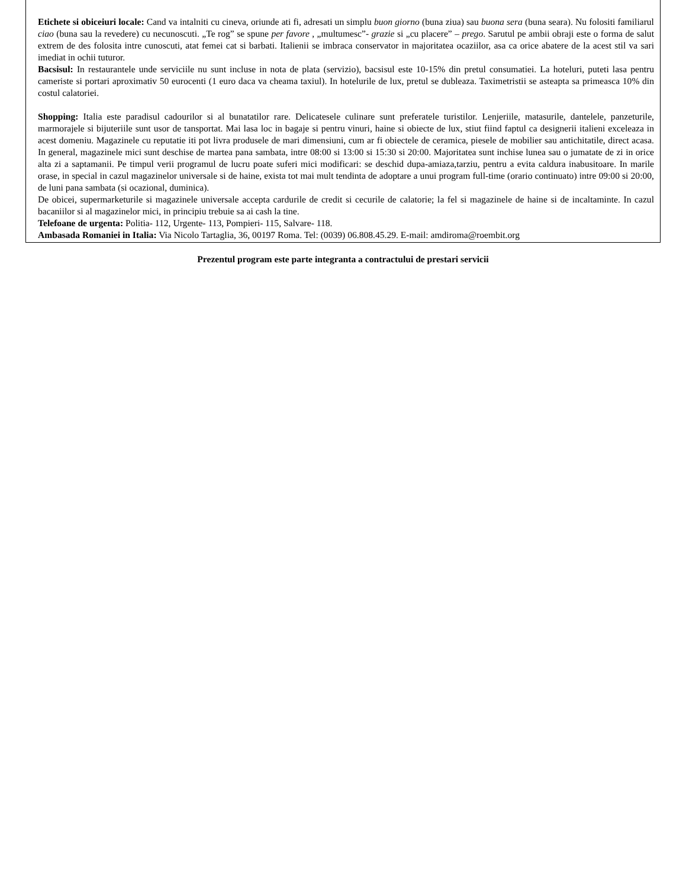Etichete si obiceiuri locale: Cand va intalniti cu cineva, oriunde ati fi, adresati un simplu buon giorno (buna ziua) sau buona sera (buna seara). Nu folositi familiarul ciao (buna sau la revedere) cu necunoscuti. „Te rog” se spune per favore , „multumesc”- grazie si „cu placere” – prego. Sarutul pe ambii obraji este o forma de salut extrem de des folosita intre cunoscuti, atat femei cat si barbati. Italienii se imbraca conservator in majoritatea ocaziilor, asa ca orice abatere de la acest stil va sari imediat in ochii tuturor.
Bacsisul: In restaurantele unde serviciile nu sunt incluse in nota de plata (servizio), bacsisul este 10-15% din pretul consumatiei. La hoteluri, puteti lasa pentru cameriste si portari aproximativ 50 eurocenti (1 euro daca va cheama taxiul). In hotelurile de lux, pretul se dubleaza. Taximetristii se asteapta sa primeasca 10% din costul calatoriei.
Shopping: Italia este paradisul cadourilor si al bunatatilor rare. Delicatesele culinare sunt preferatele turistilor. Lenjeriile, matasurile, dantelele, panzeturile, marmorajele si bijuteriile sunt usor de tansportat. Mai lasa loc in bagaje si pentru vinuri, haine si obiecte de lux, stiut fiind faptul ca designerii italieni exceleaza in acest domeniu. Magazinele cu reputatie iti pot livra produsele de mari dimensiuni, cum ar fi obiectele de ceramica, piesele de mobilier sau antichitatile, direct acasa. In general, magazinele mici sunt deschise de martea pana sambata, intre 08:00 si 13:00 si 15:30 si 20:00. Majoritatea sunt inchise lunea sau o jumatate de zi in orice alta zi a saptamanii. Pe timpul verii programul de lucru poate suferi mici modificari: se deschid dupa-amiaza,tarziu, pentru a evita caldura inabusitoare. In marile orase, in special in cazul magazinelor universale si de haine, exista tot mai mult tendinta de adoptare a unui program full-time (orario continuato) intre 09:00 si 20:00, de luni pana sambata (si ocazional, duminica).
De obicei, supermarketurile si magazinele universale accepta cardurile de credit si cecurile de calatorie; la fel si magazinele de haine si de incaltaminte. In cazul bacaniilor si al magazinelor mici, in principiu trebuie sa ai cash la tine.
Telefoane de urgenta: Politia- 112, Urgente- 113, Pompieri- 115, Salvare- 118.
Ambasada Romaniei in Italia: Via Nicolo Tartaglia, 36, 00197 Roma. Tel: (0039) 06.808.45.29. E-mail: amdiroma@roembit.org
Prezentul program este parte integranta a contractului de prestari servicii